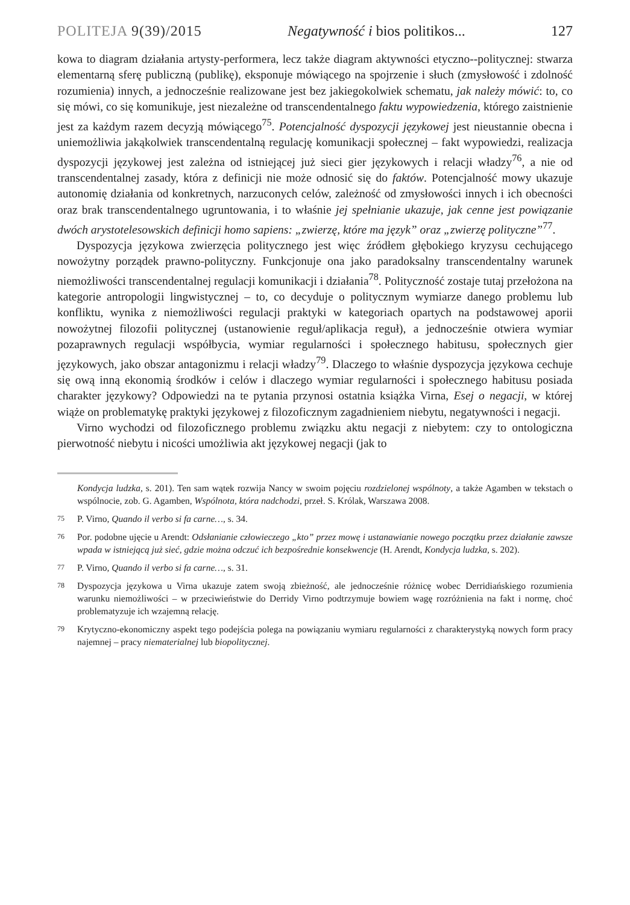POLITEJA 9(39)/2015 Negatywność i bios politikos... 127
kowa to diagram działania artysty-performera, lecz także diagram aktywności etyczno--politycznej: stwarza elementarną sferę publiczną (publikę), eksponuje mówiącego na spojrzenie i słuch (zmysłowość i zdolność rozumienia) innych, a jednocześnie realizowane jest bez jakiegokolwiek schematu, jak należy mówić: to, co się mówi, co się komunikuje, jest niezależne od transcendentalnego faktu wypowiedzenia, którego zaistnienie jest za każdym razem decyzją mówiącego<sup>75</sup>. Potencjalność dyspozycji językowej jest nieustannie obecna i uniemożliwia jakąkolwiek transcendentalną regulację komunikacji społecznej – fakt wypowiedzi, realizacja dyspozycji językowej jest zależna od istniejącej już sieci gier językowych i relacji władzy<sup>76</sup>, a nie od transcendentalnej zasady, która z definicji nie może odnosić się do faktów. Potencjalność mowy ukazuje autonomię działania od konkretnych, narzuconych celów, zależność od zmysłowości innych i ich obecności oraz brak transcendentalnego ugruntowania, i to właśnie jej spełnianie ukazuje, jak cenne jest powiązanie dwóch arystotelesowskich definicji homo sapiens: „zwierzę, które ma język” oraz „zwierzę polityczne”<sup>77</sup>.
Dyspozycja językowa zwierzęcia politycznego jest więc źródłem głębokiego kryzysu cechującego nowożytny porządek prawno-polityczny. Funkcjonuje ona jako paradoksalny transcendentalny warunek niemożliwości transcendentalnej regulacji komunikacji i działania<sup>78</sup>. Polityczność zostaje tutaj przełożona na kategorie antropologii lingwistycznej – to, co decyduje o politycznym wymiarze danego problemu lub konfliktu, wynika z niemożliwości regulacji praktyki w kategoriach opartych na podstawowej aporii nowożytnej filozofii politycznej (ustanowienie reguł/aplikacja reguł), a jednocześnie otwiera wymiar pozaprawnych regulacji współbycia, wymiar regularności i społecznego habitusu, społecznych gier językowych, jako obszar antagonizmu i relacji władzy<sup>79</sup>. Dlaczego to właśnie dyspozycja językowa cechuje się ową inną ekonomią środków i celów i dlaczego wymiar regularności i społecznego habitusu posiada charakter językowy? Odpowiedzi na te pytania przynosi ostatnia książka Virna, Esej o negacji, w której wiąże on problematykę praktyki językowej z filozoficznym zagadnieniem niebytu, negatywności i negacji.
Virno wychodzi od filozoficznego problemu związku aktu negacji z niebytem: czy to ontologiczna pierwotność niebytu i nicości umożliwia akt językowej negacji (jak to
Kondycja ludzka, s. 201). Ten sam wątek rozwija Nancy w swoim pojęciu rozdzielonej wspólnoty, a także Agamben w tekstach o wspólnocie, zob. G. Agamben, Wspólnota, która nadchodzi, przeł. S. Królak, Warszawa 2008.
75 P. Virno, Quando il verbo si fa carne…, s. 34.
76 Por. podobne ujęcie u Arendt: Odsłanianie człowieczego „kto” przez mowę i ustanawianie nowego początku przez działanie zawsze wpada w istniejącą już sieć, gdzie można odczuć ich bezpośrednie konsekwencje (H. Arendt, Kondycja ludzka, s. 202).
77 P. Virno, Quando il verbo si fa carne…, s. 31.
78 Dyspozycja językowa u Virna ukazuje zatem swoją zbieżność, ale jednocześnie różnicę wobec Derridiańskiego rozumienia warunku niemożliwości – w przeciwieństwie do Derridy Virno podtrzymuje bowiem wagę rozróżnienia na fakt i normę, choć problematyzuje ich wzajemną relację.
79 Krytyczno-ekonomiczny aspekt tego podejścia polega na powiązaniu wymiaru regularności z charakterystyką nowych form pracy najemnej – pracy niematerialnej lub biopolitycznej.